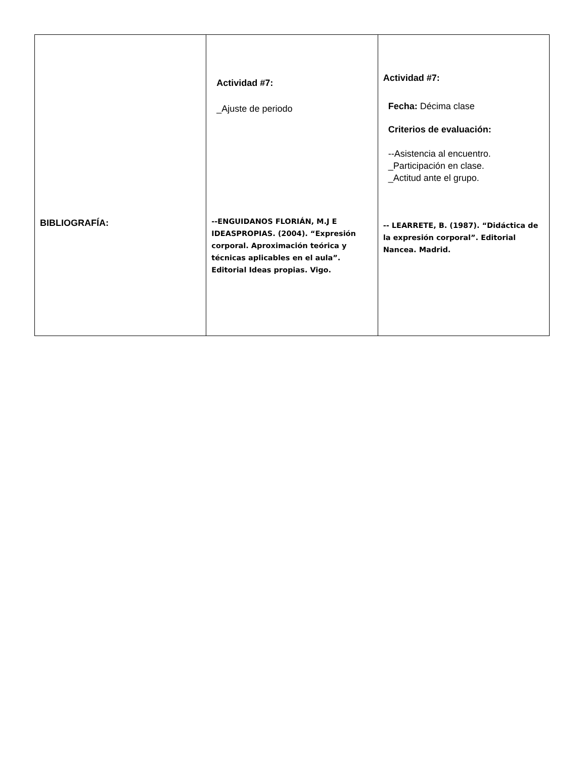| BIBLIOGRAFÍA: | Actividad #7: _Ajuste de periodo --ENGUIDANOS FLORIÁN, M.J E IDEASPROPIAS. (2004). “Expresión corporal. Aproximación teórica y técnicas aplicables en el aula”. Editorial Ideas propias. Vigo. | Actividad #7: Fecha: Décima clase Criterios de evaluación: --Asistencia al encuentro. _Participación en clase. _Actitud ante el grupo. -- LEARRETE, B. (1987). “Didáctica de la expresión corporal”. Editorial Nancea. Madrid. |